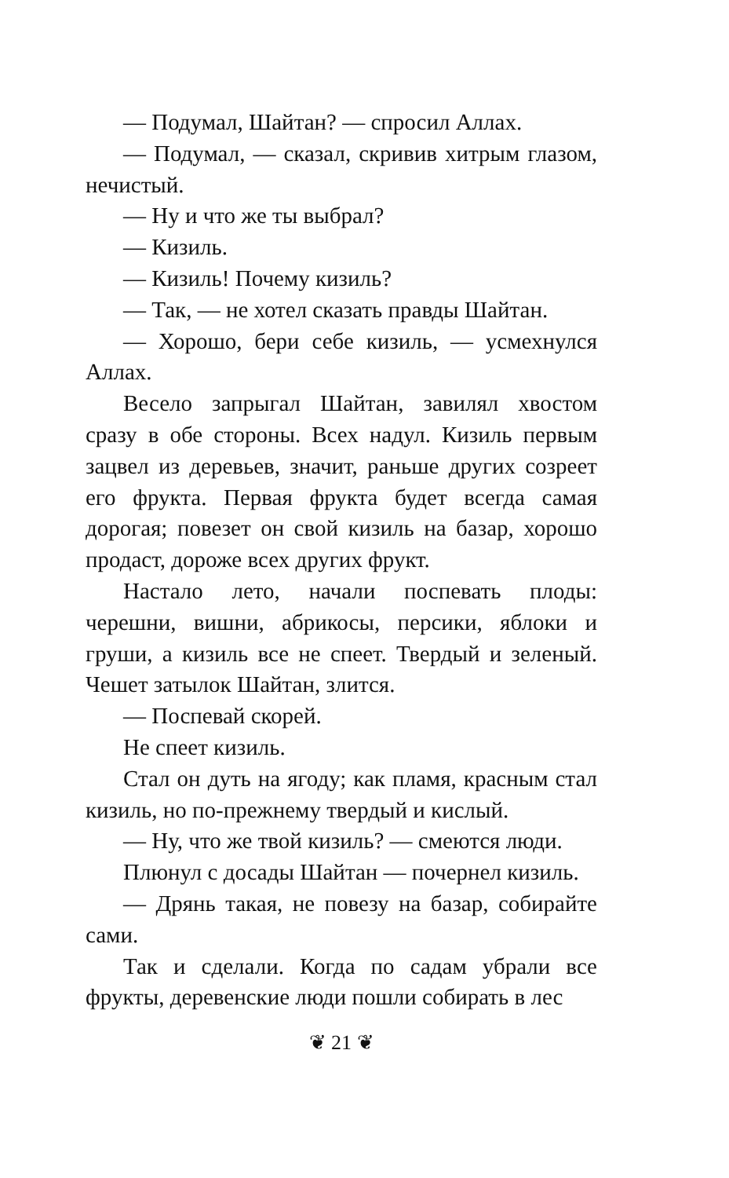— Подумал, Шайтан? — спросил Аллах.
— Подумал, — сказал, скривив хитрым глазом, нечистый.
— Ну и что же ты выбрал?
— Кизиль.
— Кизиль! Почему кизиль?
— Так, — не хотел сказать правды Шайтан.
— Хорошо, бери себе кизиль, — усмехнулся Аллах.
Весело запрыгал Шайтан, завилял хвостом сразу в обе стороны. Всех надул. Кизиль первым зацвел из деревьев, значит, раньше других созреет его фрукта. Первая фрукта будет всегда самая дорогая; повезет он свой кизиль на базар, хорошо продаст, дороже всех других фрукт.
Настало лето, начали поспевать плоды: черешни, вишни, абрикосы, персики, яблоки и груши, а кизиль все не спеет. Твердый и зеленый. Чешет затылок Шайтан, злится.
— Поспевай скорей.
Не спеет кизиль.
Стал он дуть на ягоду; как пламя, красным стал кизиль, но по-прежнему твердый и кислый.
— Ну, что же твой кизиль? — смеются люди.
Плюнул с досады Шайтан — почернел кизиль.
— Дрянь такая, не повезу на базар, собирайте сами.
Так и сделали. Когда по садам убрали все фрукты, деревенские люди пошли собирать в лес
❦ 21 ❦